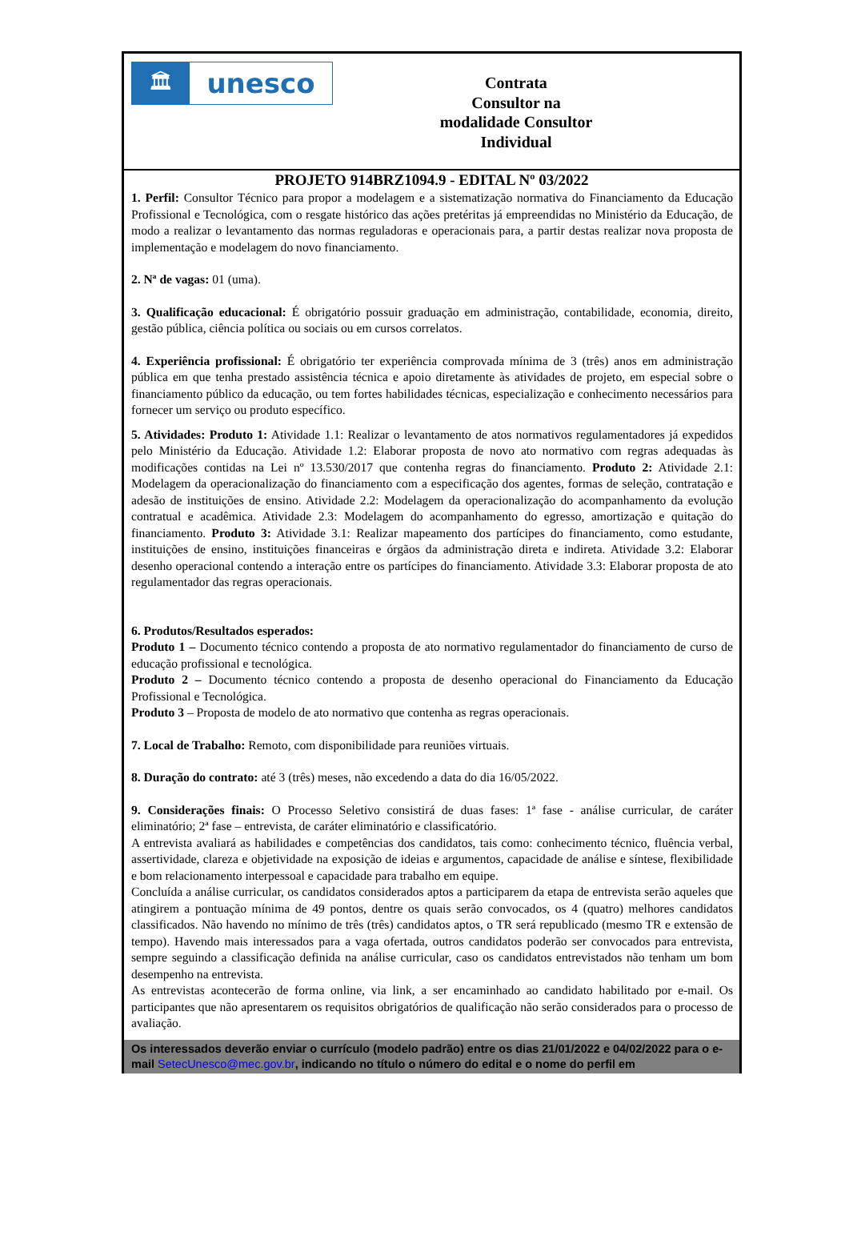🏛
unesco
Contrata
Consultor na
modalidade Consultor
Individual
PROJETO 914BRZ1094.9 - EDITAL Nº 03/2022
1. Perfil: Consultor Técnico para propor a modelagem e a sistematização normativa do Financiamento da Educação Profissional e Tecnológica, com o resgate histórico das ações pretéritas já empreendidas no Ministério da Educação, de modo a realizar o levantamento das normas reguladoras e operacionais para, a partir destas realizar nova proposta de implementação e modelagem do novo financiamento.
2. Nª de vagas: 01 (uma).
3. Qualificação educacional: É obrigatório possuir graduação em administração, contabilidade, economia, direito, gestão pública, ciência política ou sociais ou em cursos correlatos.
4. Experiência profissional: É obrigatório ter experiência comprovada mínima de 3 (três) anos em administração pública em que tenha prestado assistência técnica e apoio diretamente às atividades de projeto, em especial sobre o financiamento público da educação, ou tem fortes habilidades técnicas, especialização e conhecimento necessários para fornecer um serviço ou produto específico.
5. Atividades: Produto 1: Atividade 1.1: Realizar o levantamento de atos normativos regulamentadores já expedidos pelo Ministério da Educação. Atividade 1.2: Elaborar proposta de novo ato normativo com regras adequadas às modificações contidas na Lei nº 13.530/2017 que contenha regras do financiamento. Produto 2: Atividade 2.1: Modelagem da operacionalização do financiamento com a especificação dos agentes, formas de seleção, contratação e adesão de instituições de ensino. Atividade 2.2: Modelagem da operacionalização do acompanhamento da evolução contratual e acadêmica. Atividade 2.3: Modelagem do acompanhamento do egresso, amortização e quitação do financiamento. Produto 3: Atividade 3.1: Realizar mapeamento dos partícipes do financiamento, como estudante, instituições de ensino, instituições financeiras e órgãos da administração direta e indireta. Atividade 3.2: Elaborar desenho operacional contendo a interação entre os partícipes do financiamento. Atividade 3.3: Elaborar proposta de ato regulamentador das regras operacionais.
6. Produtos/Resultados esperados:
Produto 1 – Documento técnico contendo a proposta de ato normativo regulamentador do financiamento de curso de educação profissional e tecnológica.
Produto 2 – Documento técnico contendo a proposta de desenho operacional do Financiamento da Educação Profissional e Tecnológica.
Produto 3 – Proposta de modelo de ato normativo que contenha as regras operacionais.
7. Local de Trabalho: Remoto, com disponibilidade para reuniões virtuais.
8. Duração do contrato: até 3 (três) meses, não excedendo a data do dia 16/05/2022.
9. Considerações finais: O Processo Seletivo consistirá de duas fases: 1ª fase - análise curricular, de caráter eliminatório; 2ª fase – entrevista, de caráter eliminatório e classificatório.
A entrevista avaliará as habilidades e competências dos candidatos, tais como: conhecimento técnico, fluência verbal, assertividade, clareza e objetividade na exposição de ideias e argumentos, capacidade de análise e síntese, flexibilidade e bom relacionamento interpessoal e capacidade para trabalho em equipe.
Concluída a análise curricular, os candidatos considerados aptos a participarem da etapa de entrevista serão aqueles que atingirem a pontuação mínima de 49 pontos, dentre os quais serão convocados, os 4 (quatro) melhores candidatos classificados. Não havendo no mínimo de três (três) candidatos aptos, o TR será republicado (mesmo TR e extensão de tempo). Havendo mais interessados para a vaga ofertada, outros candidatos poderão ser convocados para entrevista, sempre seguindo a classificação definida na análise curricular, caso os candidatos entrevistados não tenham um bom desempenho na entrevista.
As entrevistas acontecerão de forma online, via link, a ser encaminhado ao candidato habilitado por e-mail. Os participantes que não apresentarem os requisitos obrigatórios de qualificação não serão considerados para o processo de avaliação.
Os interessados deverão enviar o currículo (modelo padrão) entre os dias 21/01/2022 e 04/02/2022 para o e-mail SetecUnesco@mec.gov.br, indicando no título o número do edital e o nome do perfil em